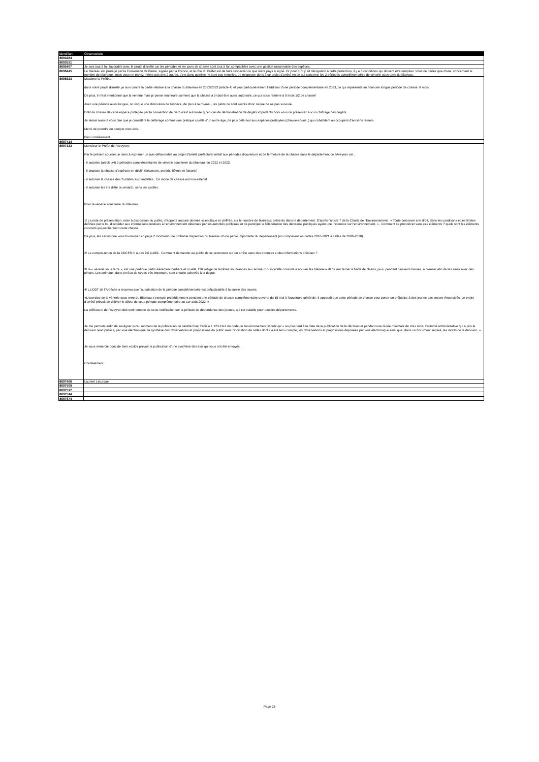| Identifiant | Observations |
| --- | --- |
| 8693284 | |
| 8693521 | |
| 8695467 | Je suis tout à fait favorable avec le projet d'arrêté car les périodes et les jours de chasse sont tout à fait compatibles avec une gestion raisonnable des espèces. |
| 8696445 | Le blaireau est protégé par la Convention de Berne, signée par la France, et le rôle du Préfet est de faire respecter ce que notre pays a signé. Or pour qu'il y ait dérogation à cette protection, il y a 3 conditions qui doivent être remplies. Vous ne parlez que d'une, concernant le nombre de blaireaux, mais vous ne parlez même pas des 2 autres, c'est donc qu'elles ne sont pas remplies. Je m'oppose donc à ce projet d'arrêté en ce qui concerne les 2 périodes complémentaires de vénerie sous terre du blaireau. |
| 8696923 | Madame la Préfète, dans votre projet d'arrêté, je suis contre la partie relative à la chasse du blaireau en 2022/2023 (article 4) et plus particulièrement l'addition d'une période complémentaire en 2023, ce qui représente au final une longue période de chasse: 8 mois. De plus, il n'est mentionné que la vénerie mais je pense malheureusement que la chasse à tir doit être aussi autorisée, ce qui nous ramène à 9 mois 1/2 de chasse! Avec une période aussi longue, on risque une diminution de l'espèce, de plus à la mi-mai , les petits ne sont sevrés donc risque de ne pas survivre. Enfin la chasse de cette espèce protégée par la convention de Bern n'est autorisée qu'en cas de démonstration de dégâts importants hors vous ne présentez aucun chiffrage des dégâts. Je tenais aussi à vous dire que je considère le detterage comme une pratique cruelle d'un autre âge, de plus cela nuit aux espèces protégées (chauve-souris..) qui cohabitent ou occupent d'anciens terriers. Merci de prendre en compte mon avis. Bien cordialement |
| 8697414 | |
| 8697323 | Monsieur le Préfet de l'Aveyron, Par le présent courrier, je tiens à exprimer un avis défavorable au projet d'arrêté préfectoral relatif aux périodes d'ouverture et de fermeture de la chasse dans le département de l'Aveyron car : - il autorise (article #4) 2 périodes complémentaires de vénerie sous terre du blaireau, en 2022 et 2023. - il propose la chasse d'espèces en déclin (bécasses, perdrix, lièvres et faisans) - il autorise la chasse des Turdidés aux tendelles . Ce mode de chasse est non-sélectif - il autorise les tirs d'été du renard , sans les justifier. Pour la vénerie sous terre du blaireau: 1/ La note de présentation, mise à disposition du public, n'apporte aucune donnée scientifique et chiffrée, sur le nombre de blaireaux présents dans le département. D'après l'article 7 de la Charte de l'Environnement : « Toute personne a le droit, dans les conditions et les limites définies par la loi, d'accéder aux informations relatives à l'environnement détenues par les autorités publiques et de participer à l'élaboration des décisions publiques ayant une incidence sur l'environnement. » . Comment se prononcer sans ces éléments ? quels sont les éléments concrets qui justifieraient cette chasse. De plus, les cartes que vous fournissez en page 2 montrent une probable disparition du blaireau d'une partie importante du département (en comparant les cartes 2016-2021 à celles de 2006-2010) 2/ Le compte-rendu de la CDCFS n' a pas été publié . Comment demander au public de se prononcer sur un arrête sans des données et des informations précises ? 3/ la « vénerie sous terre », est une pratique particulièrement barbare et cruelle. Elle inflige de terribles souffrances aux animaux puisqu'elle consiste à acculer les blaireaux dans leur terrier à l'aide de chiens, puis, pendant plusieurs heures, à creuser afin de les saisir avec des pinces. Les animaux, dans un état de stress très important, sont ensuite achevés à la dague. 4/ La DDT de l'Ardèche a reconnu que l'autorisation de la période complémentaire est préjudiciable à la survie des jeunes: «L'exercice de la vénerie sous terre du Blaireau s'exerçait précédemment pendant une période de chasse complémentaire ouverte du 15 mai à l'ouverture générale. Il apparaît que cette période de chasse peut porter un préjudice à des jeunes pas encore émancipés. Le projet d'arrêté prévoit de différer le début de cette période complémentaire au 1er août 2022. » La préfecture de l'Aveyron doit tenir compte de cette notification sur la période de dépendance des jeunes, qui est valable pour tous les départements. Je me permets enfin de souligner qu'au moment de la publication de l'arrêté final, l'article L 123-19-1 du code de l'environnement stipule qu' « au plus tard à la date de la publication de la décision et pendant une durée minimale de trois mois, l'autorité administrative qui a pris la décision rend publics, par voie électronique, la synthèse des observations et propositions du public avec l'indication de celles dont il a été tenu compte, les observations et propositions déposées par voie électronique ainsi que, dans un document séparé, les motifs de la décision. » Je vous remercie donc de bien vouloir prévoir la publication d'une synthèse des avis qui vous ont été envoyés. Cordialement |
| 8697466 | Laurent Leturque |
| 8697509 | |
| 8697517 | |
| 8697544 | |
| 8697674 | |
Page 25